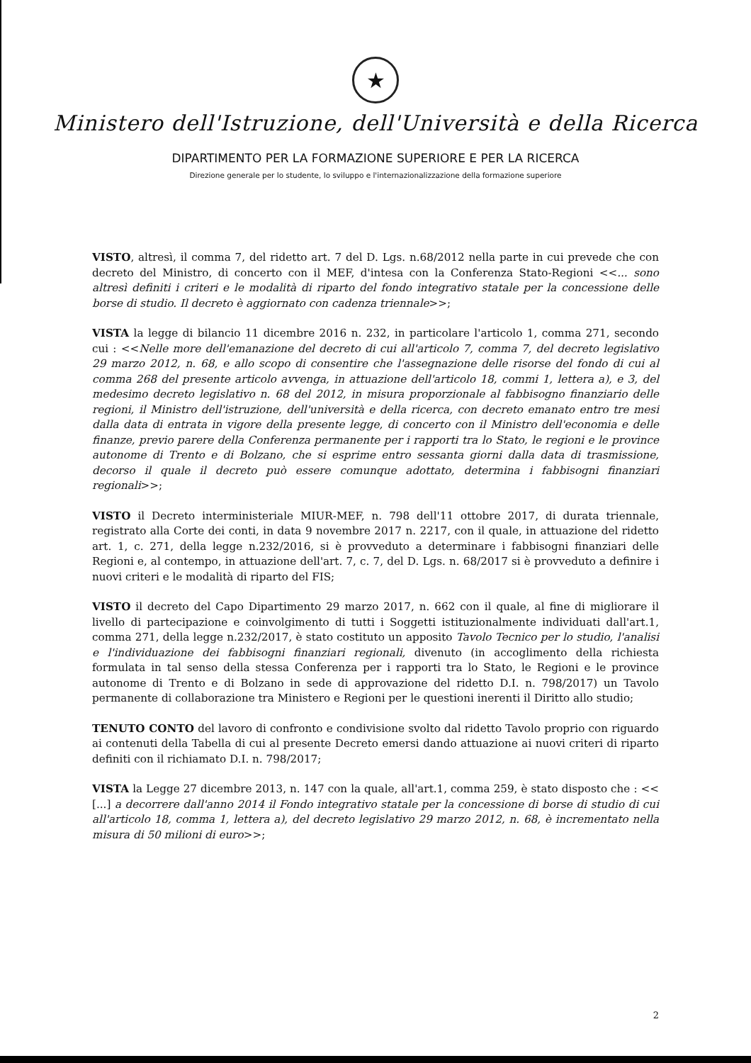★
Ministero dell'Istruzione, dell'Università e della Ricerca
DIPARTIMENTO PER LA FORMAZIONE SUPERIORE E PER LA RICERCA
Direzione generale per lo studente, lo sviluppo e l'internazionalizzazione della formazione superiore
VISTO, altresì, il comma 7, del ridetto art. 7 del D. Lgs. n.68/2012 nella parte in cui prevede che con decreto del Ministro, di concerto con il MEF, d'intesa con la Conferenza Stato-Regioni <<... sono altresì definiti i criteri e le modalità di riparto del fondo integrativo statale per la concessione delle borse di studio. Il decreto è aggiornato con cadenza triennale>>;
VISTA la legge di bilancio 11 dicembre 2016 n. 232, in particolare l'articolo 1, comma 271, secondo cui : <<Nelle more dell'emanazione del decreto di cui all'articolo 7, comma 7, del decreto legislativo 29 marzo 2012, n. 68, e allo scopo di consentire che l'assegnazione delle risorse del fondo di cui al comma 268 del presente articolo avvenga, in attuazione dell'articolo 18, commi 1, lettera a), e 3, del medesimo decreto legislativo n. 68 del 2012, in misura proporzionale al fabbisogno finanziario delle regioni, il Ministro dell'istruzione, dell'università e della ricerca, con decreto emanato entro tre mesi dalla data di entrata in vigore della presente legge, di concerto con il Ministro dell'economia e delle finanze, previo parere della Conferenza permanente per i rapporti tra lo Stato, le regioni e le province autonome di Trento e di Bolzano, che si esprime entro sessanta giorni dalla data di trasmissione, decorso il quale il decreto può essere comunque adottato, determina i fabbisogni finanziari regionali>>;
VISTO il Decreto interministeriale MIUR-MEF, n. 798 dell'11 ottobre 2017, di durata triennale, registrato alla Corte dei conti, in data 9 novembre 2017 n. 2217, con il quale, in attuazione del ridetto art. 1, c. 271, della legge n.232/2016, si è provveduto a determinare i fabbisogni finanziari delle Regioni e, al contempo, in attuazione dell'art. 7, c. 7, del D. Lgs. n. 68/2017 si è provveduto a definire i nuovi criteri e le modalità di riparto del FIS;
VISTO il decreto del Capo Dipartimento 29 marzo 2017, n. 662 con il quale, al fine di migliorare il livello di partecipazione e coinvolgimento di tutti i Soggetti istituzionalmente individuati dall'art.1, comma 271, della legge n.232/2017, è stato costituto un apposito Tavolo Tecnico per lo studio, l'analisi e l'individuazione dei fabbisogni finanziari regionali, divenuto (in accoglimento della richiesta formulata in tal senso della stessa Conferenza per i rapporti tra lo Stato, le Regioni e le province autonome di Trento e di Bolzano in sede di approvazione del ridetto D.I. n. 798/2017) un Tavolo permanente di collaborazione tra Ministero e Regioni per le questioni inerenti il Diritto allo studio;
TENUTO CONTO del lavoro di confronto e condivisione svolto dal ridetto Tavolo proprio con riguardo ai contenuti della Tabella di cui al presente Decreto emersi dando attuazione ai nuovi criteri di riparto definiti con il richiamato D.I. n. 798/2017;
VISTA la Legge 27 dicembre 2013, n. 147 con la quale, all'art.1, comma 259, è stato disposto che : << [...] a decorrere dall'anno 2014 il Fondo integrativo statale per la concessione di borse di studio di cui all'articolo 18, comma 1, lettera a), del decreto legislativo 29 marzo 2012, n. 68, è incrementato nella misura di 50 milioni di euro>>;
2